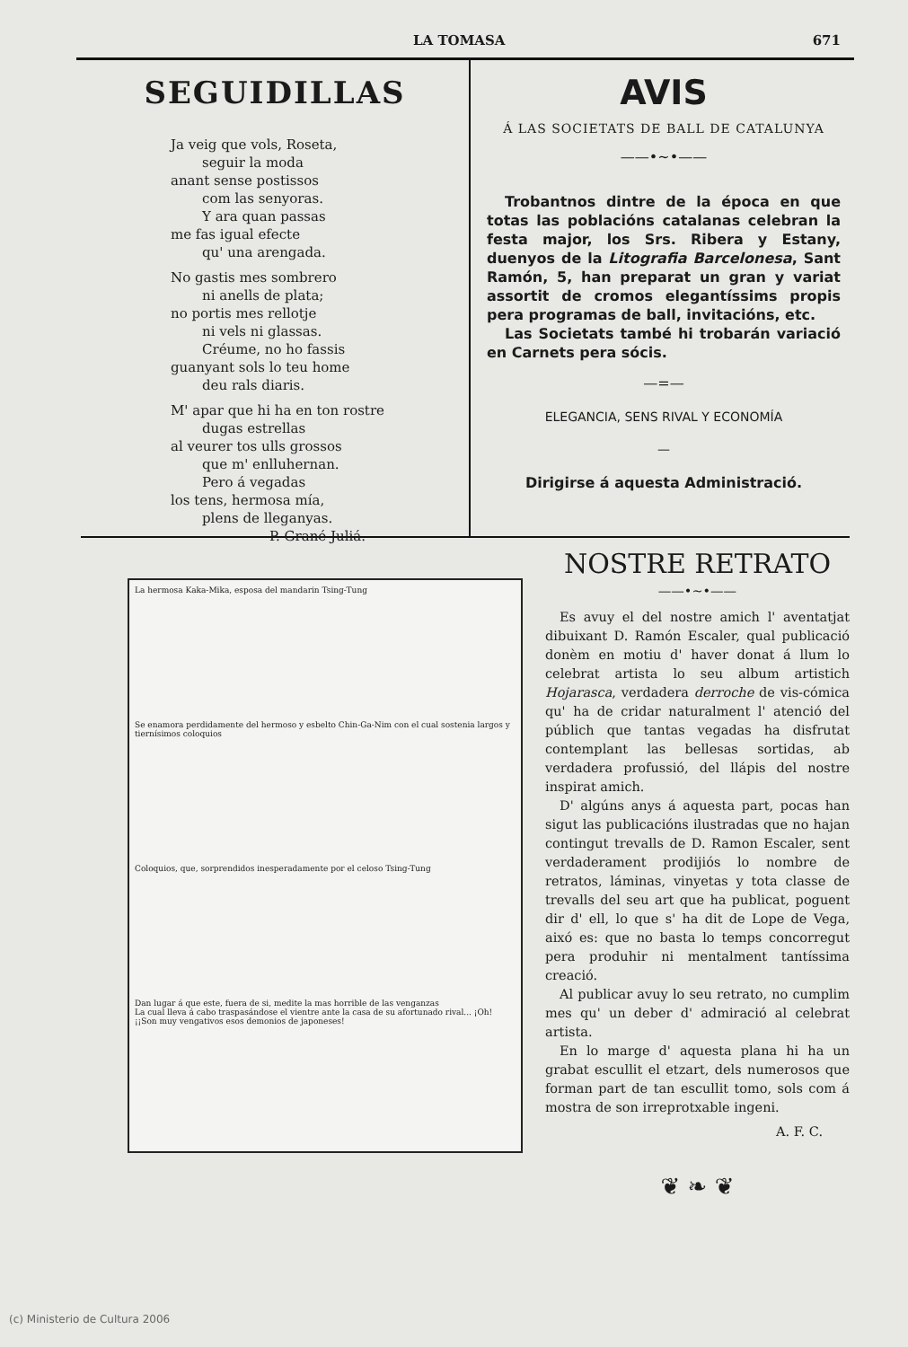LA TOMASA 671
SEGUIDILLAS
Ja veig que vols, Roseta,
seguir la moda
anant sense postissos
com las senyoras.
Y ara quan passas
me fas igual efecte
qu' una arengada.
No gastis mes sombrero
ni anells de plata;
no portis mes rellotje
ni vels ni glassas.
Créume, no ho fassis
guanyant sols lo teu home
deu rals diaris.
M' apar que hi ha en ton rostre
dugas estrellas
al veurer tos ulls grossos
que m' enlluhernan.
Pero á vegadas
los tens, hermosa mía,
plens de lleganyas.
P. Grané Juliá.
AVIS
Á LAS SOCIETATS DE BALL DE CATALUNYA
——•~•——
Trobantnos dintre de la época en que totas las poblacións catalanas celebran la festa major, los Srs. Ribera y Estany, duenyos de la Litografia Barcelonesa, Sant Ramón, 5, han preparat un gran y variat assortit de cromos elegantíssims propis pera programas de ball, invitacións, etc.
Las Societats també hi trobarán variació en Carnets pera sócis.
—=—
ELEGANCIA, SENS RIVAL Y ECONOMÍA
—
Dirigirse á aquesta Administració.
La hermosa Kaka-Mika, esposa del mandarin Tsing-Tung
Se enamora perdidamente del hermoso y esbelto Chin-Ga-Nim con el cual sostenia largos y tiernísimos coloquios
Coloquios, que, sorprendidos inesperadamente por el celoso Tsing-Tung
Dan lugar á que este, fuera de si, medite la mas horrible de las venganzas
La cual lleva á cabo traspasándose el vientre ante la casa de su afortunado rival... ¡Oh! ¡¡Son muy vengativos esos demonios de japoneses!
NOSTRE RETRATO
——•~•——
Es avuy el del nostre amich l' aventatjat dibuixant D. Ramón Escaler, qual publicació donèm en motiu d' haver donat á llum lo celebrat artista lo seu album artistich Hojarasca, verdadera derroche de vis-cómica qu' ha de cridar naturalment l' atenció del públich que tantas vegadas ha disfrutat contemplant las bellesas sortidas, ab verdadera profussió, del llápis del nostre inspirat amich.
D' algúns anys á aquesta part, pocas han sigut las publicacións ilustradas que no hajan contingut trevalls de D. Ramon Escaler, sent verdaderament prodijiós lo nombre de retratos, láminas, vinyetas y tota classe de trevalls del seu art que ha publicat, poguent dir d' ell, lo que s' ha dit de Lope de Vega, aixó es: que no basta lo temps concorregut pera produhir ni mentalment tantíssima creació.
Al publicar avuy lo seu retrato, no cumplim mes qu' un deber d' admiració al celebrat artista.
En lo marge d' aquesta plana hi ha un grabat escullit el etzart, dels numerosos que forman part de tan escullit tomo, sols com á mostra de son irreprotxable ingeni.
A. F. C.
❦ ❧ ❦
(c) Ministerio de Cultura 2006